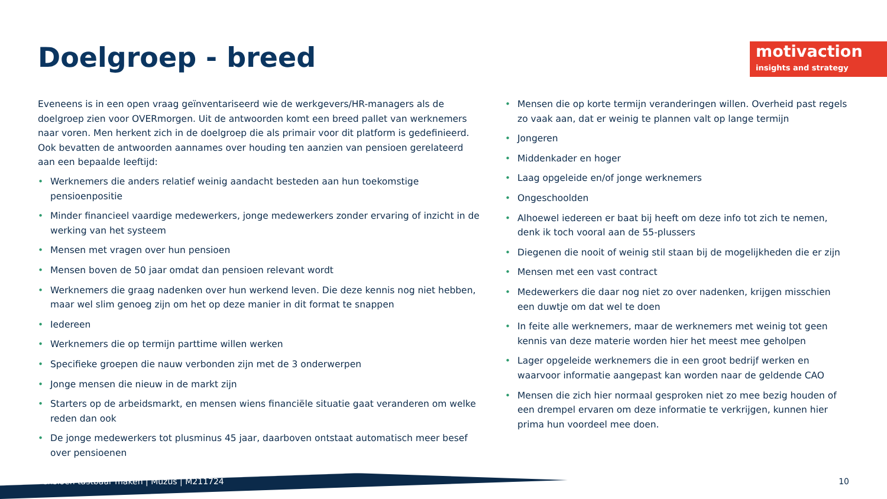motivaction
insights and strategy
Doelgroep - breed
Eveneens is in een open vraag geïnventariseerd wie de werkgevers/HR-managers als de doelgroep zien voor OVERmorgen. Uit de antwoorden komt een breed pallet van werknemers naar voren. Men herkent zich in de doelgroep die als primair voor dit platform is gedefinieerd. Ook bevatten de antwoorden aannames over houding ten aanzien van pensioen gerelateerd aan een bepaalde leeftijd:
Werknemers die anders relatief weinig aandacht besteden aan hun toekomstige pensioenpositie
Minder financieel vaardige medewerkers, jonge medewerkers zonder ervaring of inzicht in de werking van het systeem
Mensen met vragen over hun pensioen
Mensen boven de 50 jaar omdat dan pensioen relevant wordt
Werknemers die graag nadenken over hun werkend leven. Die deze kennis nog niet hebben, maar wel slim genoeg zijn om het op deze manier in dit format te snappen
Iedereen
Werknemers die op termijn parttime willen werken
Specifieke groepen die nauw verbonden zijn met de 3 onderwerpen
Jonge mensen die nieuw in de markt zijn
Starters op de arbeidsmarkt, en mensen wiens financiële situatie gaat veranderen om welke reden dan ook
De jonge medewerkers tot plusminus 45 jaar, daarboven ontstaat automatisch meer besef over pensioenen
Mensen die op korte termijn veranderingen willen. Overheid past regels zo vaak aan, dat er weinig te plannen valt op lange termijn
Jongeren
Middenkader en hoger
Laag opgeleide en/of jonge werknemers
Ongeschoolden
Alhoewel iedereen er baat bij heeft om deze info tot zich te nemen, denk ik toch vooral aan de 55-plussers
Diegenen die nooit of weinig stil staan bij de mogelijkheden die er zijn
Mensen met een vast contract
Medewerkers die daar nog niet zo over nadenken, krijgen misschien een duwtje om dat wel te doen
In feite alle werknemers, maar de werknemers met weinig tot geen kennis van deze materie worden hier het meest mee geholpen
Lager opgeleide werknemers die in een groot bedrijf werken en waarvoor informatie aangepast kan worden naar de geldende CAO
Mensen die zich hier normaal gesproken niet zo mee bezig houden of een drempel ervaren om deze informatie te verkrijgen, kunnen hier prima hun voordeel mee doen.
Pensioen tastbaar maken | Muzus | M211724
10